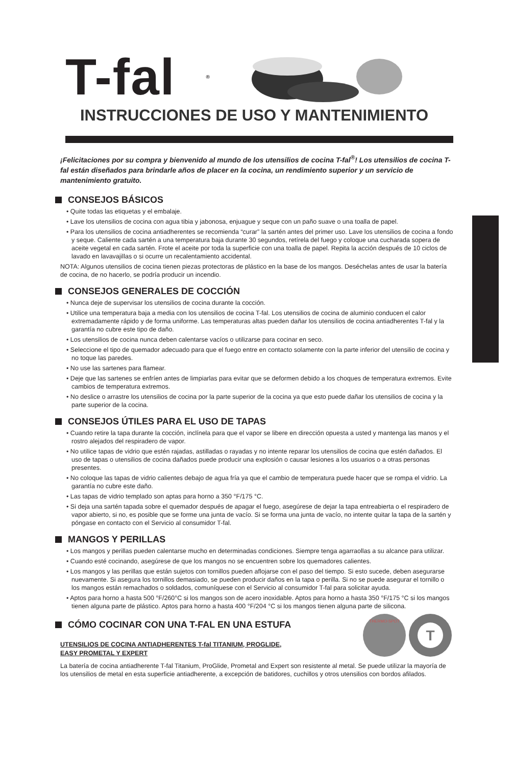T-fal<sup>®</sup>
INSTRUCCIONES DE USO Y MANTENIMIENTO
¡Felicitaciones por su compra y bienvenido al mundo de los utensilios de cocina T-fal<sup>®</sup>! Los utensilios de cocina T-fal están diseñados para brindarle años de placer en la cocina, un rendimiento superior y un servicio de mantenimiento gratuito.
CONSEJOS BÁSICOS
• Quite todas las etiquetas y el embalaje.
• Lave los utensilios de cocina con agua tibia y jabonosa, enjuague y seque con un paño suave o una toalla de papel.
• Para los utensilios de cocina antiadherentes se recomienda “curar” la sartén antes del primer uso. Lave los utensilios de cocina a fondo y seque. Caliente cada sartén a una temperatura baja durante 30 segundos, retírela del fuego y coloque una cucharada sopera de aceite vegetal en cada sartén. Frote el aceite por toda la superficie con una toalla de papel. Repita la acción después de 10 ciclos de lavado en lavavajillas o si ocurre un recalentamiento accidental.
NOTA: Algunos utensilios de cocina tienen piezas protectoras de plástico en la base de los mangos. Deséchelas antes de usar la batería de cocina, de no hacerlo, se podría producir un incendio.
CONSEJOS GENERALES DE COCCIÓN
• Nunca deje de supervisar los utensilios de cocina durante la cocción.
• Utilice una temperatura baja a media con los utensilios de cocina T-fal. Los utensilios de cocina de aluminio conducen el calor extremadamente rápido y de forma uniforme. Las temperaturas altas pueden dañar los utensilios de cocina antiadherentes T-fal y la garantía no cubre este tipo de daño.
• Los utensilios de cocina nunca deben calentarse vacíos o utilizarse para cocinar en seco.
• Seleccione el tipo de quemador adecuado para que el fuego entre en contacto solamente con la parte inferior del utensilio de cocina y no toque las paredes.
• No use las sartenes para flamear.
• Deje que las sartenes se enfríen antes de limpiarlas para evitar que se deformen debido a los choques de temperatura extremos. Evite cambios de temperatura extremos.
• No deslice o arrastre los utensilios de cocina por la parte superior de la cocina ya que esto puede dañar los utensilios de cocina y la parte superior de la cocina.
CONSEJOS ÚTILES PARA EL USO DE TAPAS
• Cuando retire la tapa durante la cocción, inclínela para que el vapor se libere en dirección opuesta a usted y mantenga las manos y el rostro alejados del respiradero de vapor.
• No utilice tapas de vidrio que estén rajadas, astilladas o rayadas y no intente reparar los utensilios de cocina que estén dañados. El uso de tapas o utensilios de cocina dañados puede producir una explosión o causar lesiones a los usuarios o a otras personas presentes.
• No coloque las tapas de vidrio calientes debajo de agua fría ya que el cambio de temperatura puede hacer que se rompa el vidrio. La garantía no cubre este daño.
• Las tapas de vidrio templado son aptas para horno a 350 °F/175 °C.
• Si deja una sartén tapada sobre el quemador después de apagar el fuego, asegúrese de dejar la tapa entreabierta o el respiradero de vapor abierto, si no, es posible que se forme una junta de vacío. Si se forma una junta de vacío, no intente quitar la tapa de la sartén y póngase en contacto con el Servicio al consumidor T-fal.
MANGOS Y PERILLAS
• Los mangos y perillas pueden calentarse mucho en determinadas condiciones. Siempre tenga agarraollas a su alcance para utilizar.
• Cuando esté cocinando, asegúrese de que los mangos no se encuentren sobre los quemadores calientes.
• Los mangos y las perillas que están sujetos con tornillos pueden aflojarse con el paso del tiempo. Si esto sucede, deben asegurarse nuevamente. Si asegura los tornillos demasiado, se pueden producir daños en la tapa o perilla. Si no se puede asegurar el tornillo o los mangos están remachados o soldados, comuníquese con el Servicio al consumidor T-fal para solicitar ayuda.
• Aptos para horno a hasta 500 °F/260°C si los mangos son de acero inoxidable. Aptos para horno a hasta 350 °F/175 °C si los mangos tienen alguna parte de plástico. Aptos para horno a hasta 400 °F/204 °C si los mangos tienen alguna parte de silicona.
CÓMO COCINAR CON UNA T-FAL EN UNA ESTUFA
UTENSILIOS DE COCINA ANTIADHERENTES T-fal TITANIUM, PROGLIDE,
EASY PROMETAL Y EXPERT
T
THERMO-SPOT
La batería de cocina antiadherente T-fal Titanium, ProGlide, Prometal and Expert son resistente al metal. Se puede utilizar la mayoría de los utensilios de metal en esta superficie antiadherente, a excepción de batidores, cuchillos y otros utensilios con bordos afilados.